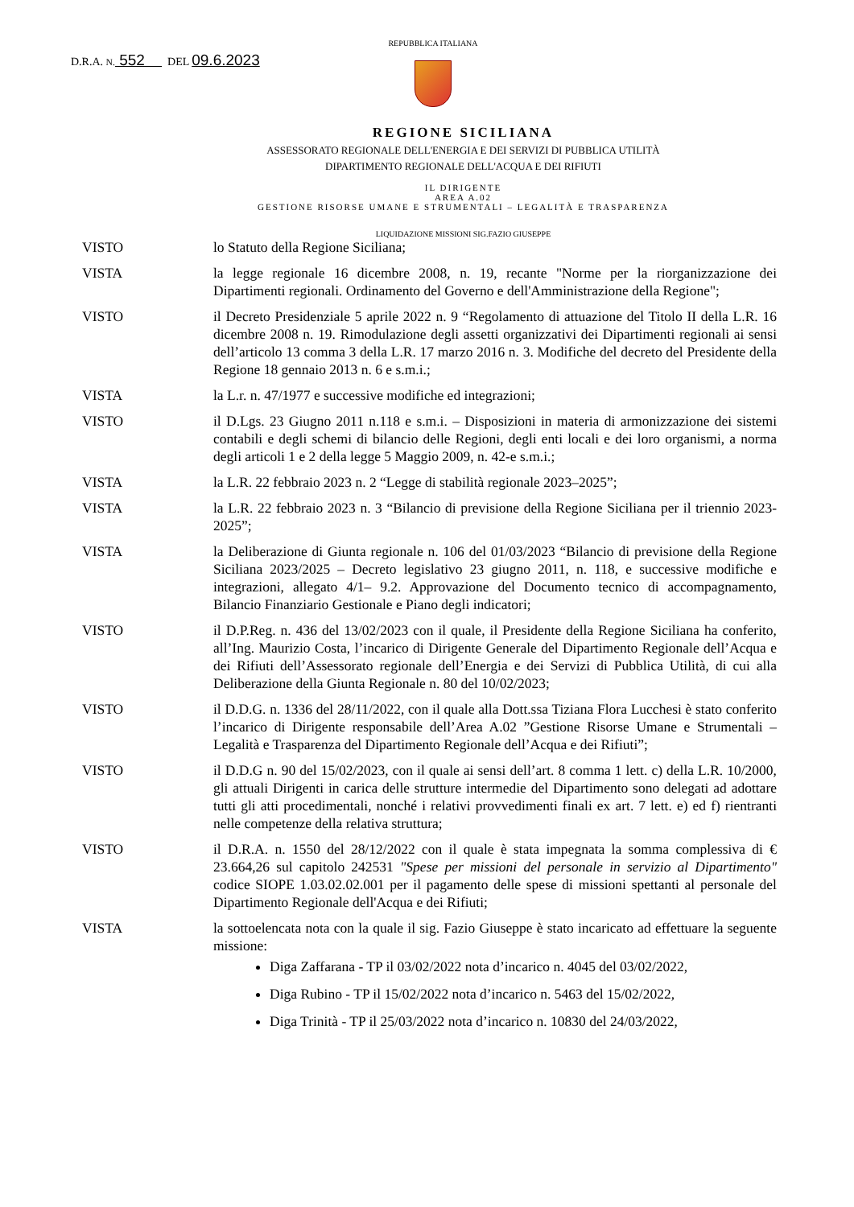D.R.A. N. 552 DEL 09.6.2023
REPUBBLICA ITALIANA
REGIONE SICILIANA
ASSESSORATO REGIONALE DELL'ENERGIA E DEI SERVIZI DI PUBBLICA UTILITÀ
DIPARTIMENTO REGIONALE DELL'ACQUA E DEI RIFIUTI
IL DIRIGENTE
AREA A.02
GESTIONE RISORSE UMANE E STRUMENTALI – LEGALITÀ E TRASPARENZA
LIQUIDAZIONE MISSIONI SIG.FAZIO GIUSEPPE
VISTO lo Statuto della Regione Siciliana;
VISTA la legge regionale 16 dicembre 2008, n. 19, recante "Norme per la riorganizzazione dei Dipartimenti regionali. Ordinamento del Governo e dell'Amministrazione della Regione";
VISTO il Decreto Presidenziale 5 aprile 2022 n. 9 “Regolamento di attuazione del Titolo II della L.R. 16 dicembre 2008 n. 19. Rimodulazione degli assetti organizzativi dei Dipartimenti regionali ai sensi dell’articolo 13 comma 3 della L.R. 17 marzo 2016 n. 3. Modifiche del decreto del Presidente della Regione 18 gennaio 2013 n. 6 e s.m.i.;
VISTA la L.r. n. 47/1977 e successive modifiche ed integrazioni;
VISTO il D.Lgs. 23 Giugno 2011 n.118 e s.m.i. – Disposizioni in materia di armonizzazione dei sistemi contabili e degli schemi di bilancio delle Regioni, degli enti locali e dei loro organismi, a norma degli articoli 1 e 2 della legge 5 Maggio 2009, n. 42-e s.m.i.;
VISTA la L.R. 22 febbraio 2023 n. 2 “Legge di stabilità regionale 2023–2025”;
VISTA la L.R. 22 febbraio 2023 n. 3 “Bilancio di previsione della Regione Siciliana per il triennio 2023-2025”;
VISTA la Deliberazione di Giunta regionale n. 106 del 01/03/2023 “Bilancio di previsione della Regione Siciliana 2023/2025 – Decreto legislativo 23 giugno 2011, n. 118, e successive modifiche e integrazioni, allegato 4/1– 9.2. Approvazione del Documento tecnico di accompagnamento, Bilancio Finanziario Gestionale e Piano degli indicatori;
VISTO il D.P.Reg. n. 436 del 13/02/2023 con il quale, il Presidente della Regione Siciliana ha conferito, all’Ing. Maurizio Costa, l’incarico di Dirigente Generale del Dipartimento Regionale dell’Acqua e dei Rifiuti dell’Assessorato regionale dell’Energia e dei Servizi di Pubblica Utilità, di cui alla Deliberazione della Giunta Regionale n. 80 del 10/02/2023;
VISTO il D.D.G. n. 1336 del 28/11/2022, con il quale alla Dott.ssa Tiziana Flora Lucchesi è stato conferito l’incarico di Dirigente responsabile dell’Area A.02 ”Gestione Risorse Umane e Strumentali – Legalità e Trasparenza del Dipartimento Regionale dell’Acqua e dei Rifiuti”;
VISTO il D.D.G n. 90 del 15/02/2023, con il quale ai sensi dell’art. 8 comma 1 lett. c) della L.R. 10/2000, gli attuali Dirigenti in carica delle strutture intermedie del Dipartimento sono delegati ad adottare tutti gli atti procedimentali, nonché i relativi provvedimenti finali ex art. 7 lett. e) ed f) rientranti nelle competenze della relativa struttura;
VISTO il D.R.A. n. 1550 del 28/12/2022 con il quale è stata impegnata la somma complessiva di € 23.664,26 sul capitolo 242531 "Spese per missioni del personale in servizio al Dipartimento" codice SIOPE 1.03.02.02.001 per il pagamento delle spese di missioni spettanti al personale del Dipartimento Regionale dell'Acqua e dei Rifiuti;
VISTA la sottoelencata nota con la quale il sig. Fazio Giuseppe è stato incaricato ad effettuare la seguente missione:
Diga Zaffarana - TP il 03/02/2022 nota d’incarico n. 4045 del 03/02/2022,
Diga Rubino - TP il 15/02/2022 nota d’incarico n. 5463 del 15/02/2022,
Diga Trinità - TP il 25/03/2022 nota d’incarico n. 10830 del 24/03/2022,